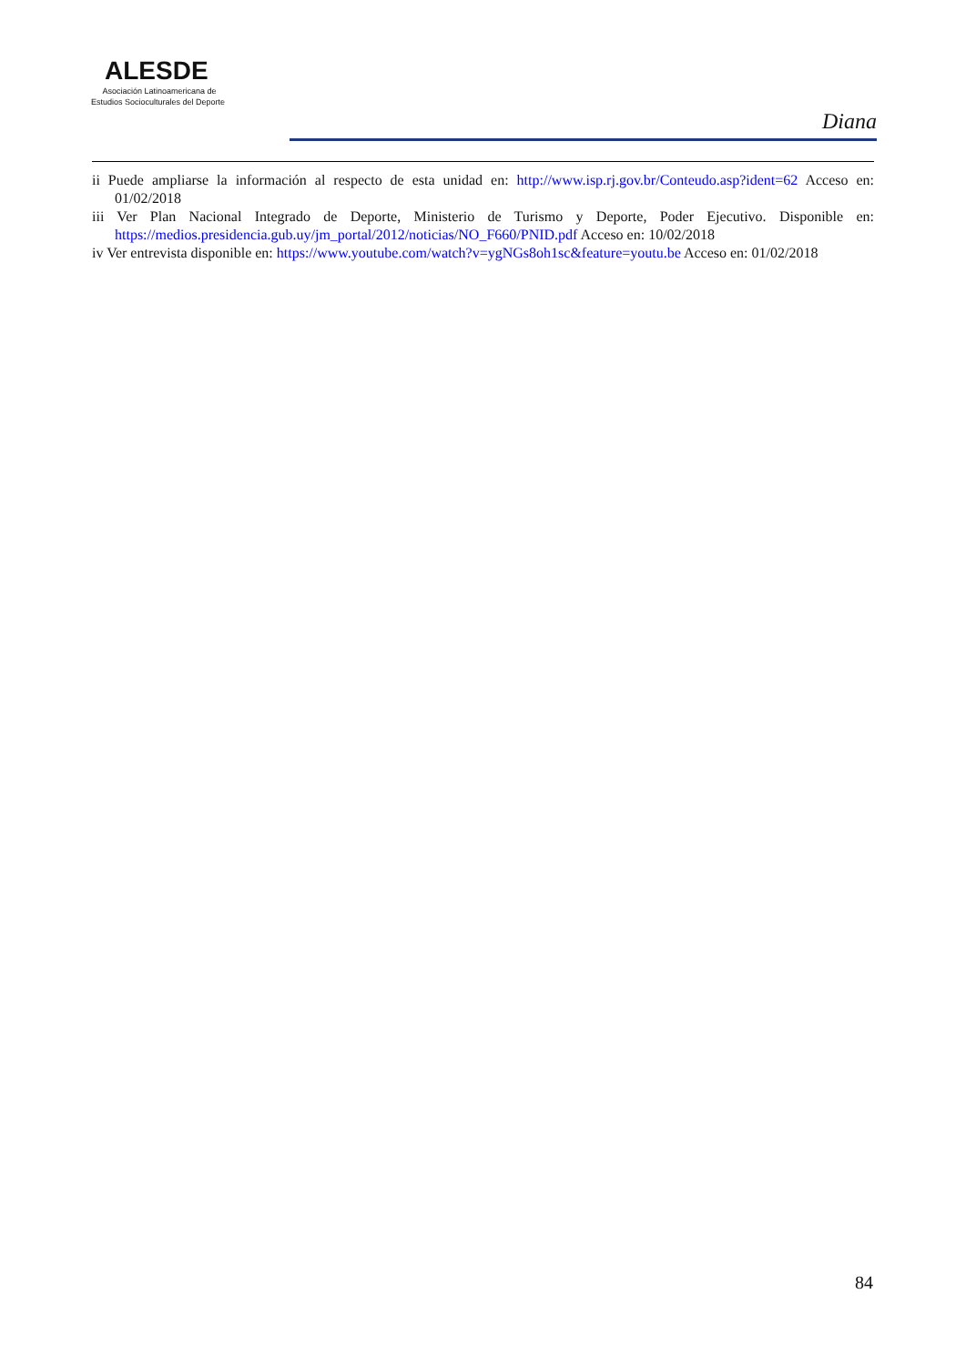ALESDE
Asociación Latinoamericana de
Estudios Socioculturales del Deporte
Diana
ii Puede ampliarse la información al respecto de esta unidad en: http://www.isp.rj.gov.br/Conteudo.asp?ident=62 Acceso en: 01/02/2018
iii Ver Plan Nacional Integrado de Deporte, Ministerio de Turismo y Deporte, Poder Ejecutivo. Disponible en: https://medios.presidencia.gub.uy/jm_portal/2012/noticias/NO_F660/PNID.pdf Acceso en: 10/02/2018
iv Ver entrevista disponible en: https://www.youtube.com/watch?v=ygNGs8oh1sc&feature=youtu.be Acceso en: 01/02/2018
84